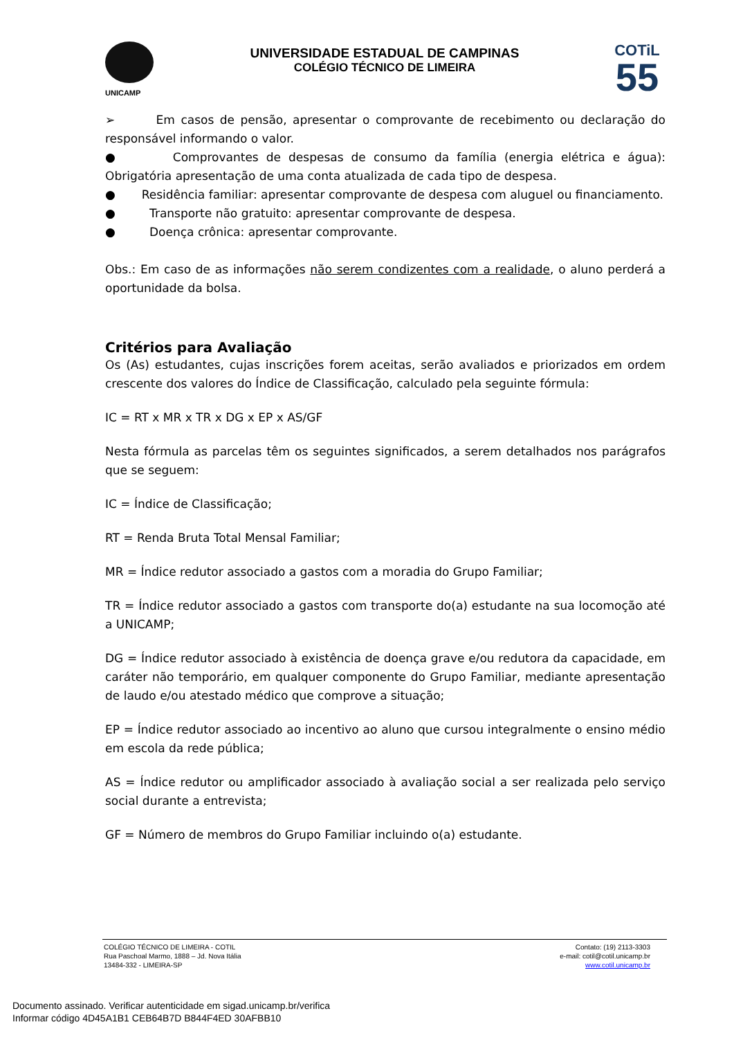UNICAMP
UNIVERSIDADE ESTADUAL DE CAMPINAS
COLÉGIO TÉCNICO DE LIMEIRA
COTiL
55
➢ Em casos de pensão, apresentar o comprovante de recebimento ou declaração do responsável informando o valor.
● Comprovantes de despesas de consumo da família (energia elétrica e água): Obrigatória apresentação de uma conta atualizada de cada tipo de despesa.
● Residência familiar: apresentar comprovante de despesa com aluguel ou financiamento.
● Transporte não gratuito: apresentar comprovante de despesa.
● Doença crônica: apresentar comprovante.
Obs.: Em caso de as informações não serem condizentes com a realidade, o aluno perderá a oportunidade da bolsa.
Critérios para Avaliação
Os (As) estudantes, cujas inscrições forem aceitas, serão avaliados e priorizados em ordem crescente dos valores do Índice de Classificação, calculado pela seguinte fórmula:
IC = RT x MR x TR x DG x EP x AS/GF
Nesta fórmula as parcelas têm os seguintes significados, a serem detalhados nos parágrafos que se seguem:
IC = Índice de Classificação;
RT = Renda Bruta Total Mensal Familiar;
MR = Índice redutor associado a gastos com a moradia do Grupo Familiar;
TR = Índice redutor associado a gastos com transporte do(a) estudante na sua locomoção até a UNICAMP;
DG = Índice redutor associado à existência de doença grave e/ou redutora da capacidade, em caráter não temporário, em qualquer componente do Grupo Familiar, mediante apresentação de laudo e/ou atestado médico que comprove a situação;
EP = Índice redutor associado ao incentivo ao aluno que cursou integralmente o ensino médio em escola da rede pública;
AS = Índice redutor ou amplificador associado à avaliação social a ser realizada pelo serviço social durante a entrevista;
GF = Número de membros do Grupo Familiar incluindo o(a) estudante.
COLÉGIO TÉCNICO DE LIMEIRA - COTIL
Rua Paschoal Marmo, 1888 – Jd. Nova Itália
13484-332 - LIMEIRA-SP
Contato: (19) 2113-3303
e-mail: cotil@cotil.unicamp.br
www.cotil.unicamp.br
Documento assinado. Verificar autenticidade em sigad.unicamp.br/verifica
Informar código 4D45A1B1 CEB64B7D B844F4ED 30AFBB10